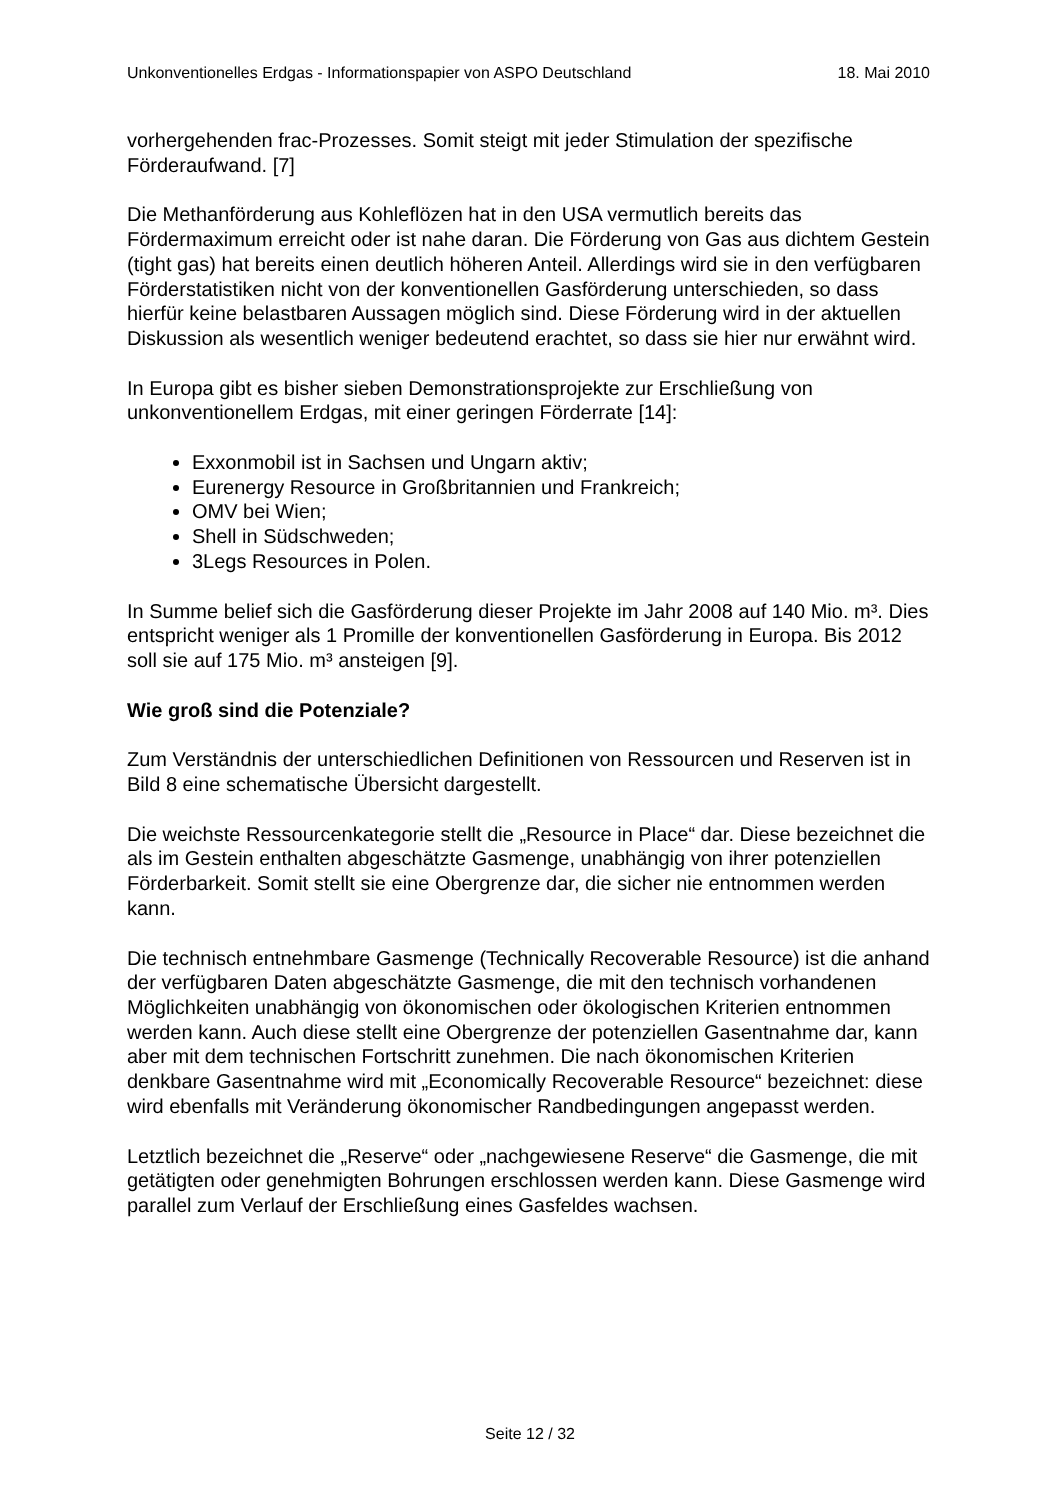Unkonventionelles Erdgas - Informationspapier von ASPO Deutschland 18. Mai 2010
vorhergehenden frac-Prozesses. Somit steigt mit jeder Stimulation der spezifische Förderaufwand. [7]
Die Methanförderung aus Kohleflözen hat in den USA vermutlich bereits das Fördermaximum erreicht oder ist nahe daran. Die Förderung von Gas aus dichtem Gestein (tight gas) hat bereits einen deutlich höheren Anteil. Allerdings wird sie in den verfügbaren Förderstatistiken nicht von der konventionellen Gasförderung unterschieden, so dass hierfür keine belastbaren Aussagen möglich sind. Diese Förderung wird in der aktuellen Diskussion als wesentlich weniger bedeutend erachtet, so dass sie hier nur erwähnt wird.
In Europa gibt es bisher sieben Demonstrationsprojekte zur Erschließung von unkonventionellem Erdgas, mit einer geringen Förderrate [14]:
Exxonmobil ist in Sachsen und Ungarn aktiv;
Eurenergy Resource in Großbritannien und Frankreich;
OMV bei Wien;
Shell in Südschweden;
3Legs Resources in Polen.
In Summe belief sich die Gasförderung dieser Projekte im Jahr 2008 auf 140 Mio. m³. Dies entspricht weniger als 1 Promille der konventionellen Gasförderung in Europa. Bis 2012 soll sie auf 175 Mio. m³ ansteigen [9].
Wie groß sind die Potenziale?
Zum Verständnis der unterschiedlichen Definitionen von Ressourcen und Reserven ist in Bild 8 eine schematische Übersicht dargestellt.
Die weichste Ressourcenkategorie stellt die „Resource in Place“ dar. Diese bezeichnet die als im Gestein enthalten abgeschätzte Gasmenge, unabhängig von ihrer potenziellen Förderbarkeit. Somit stellt sie eine Obergrenze dar, die sicher nie entnommen werden kann.
Die technisch entnehmbare Gasmenge (Technically Recoverable Resource) ist die anhand der verfügbaren Daten abgeschätzte Gasmenge, die mit den technisch vorhandenen Möglichkeiten unabhängig von ökonomischen oder ökologischen Kriterien entnommen werden kann. Auch diese stellt eine Obergrenze der potenziellen Gasentnahme dar, kann aber mit dem technischen Fortschritt zunehmen. Die nach ökonomischen Kriterien denkbare Gasentnahme wird mit „Economically Recoverable Resource“ bezeichnet: diese wird ebenfalls mit Veränderung ökonomischer Randbedingungen angepasst werden.
Letztlich bezeichnet die „Reserve“ oder „nachgewiesene Reserve“ die Gasmenge, die mit getätigten oder genehmigten Bohrungen erschlossen werden kann. Diese Gasmenge wird parallel zum Verlauf der Erschließung eines Gasfeldes wachsen.
Seite 12 / 32